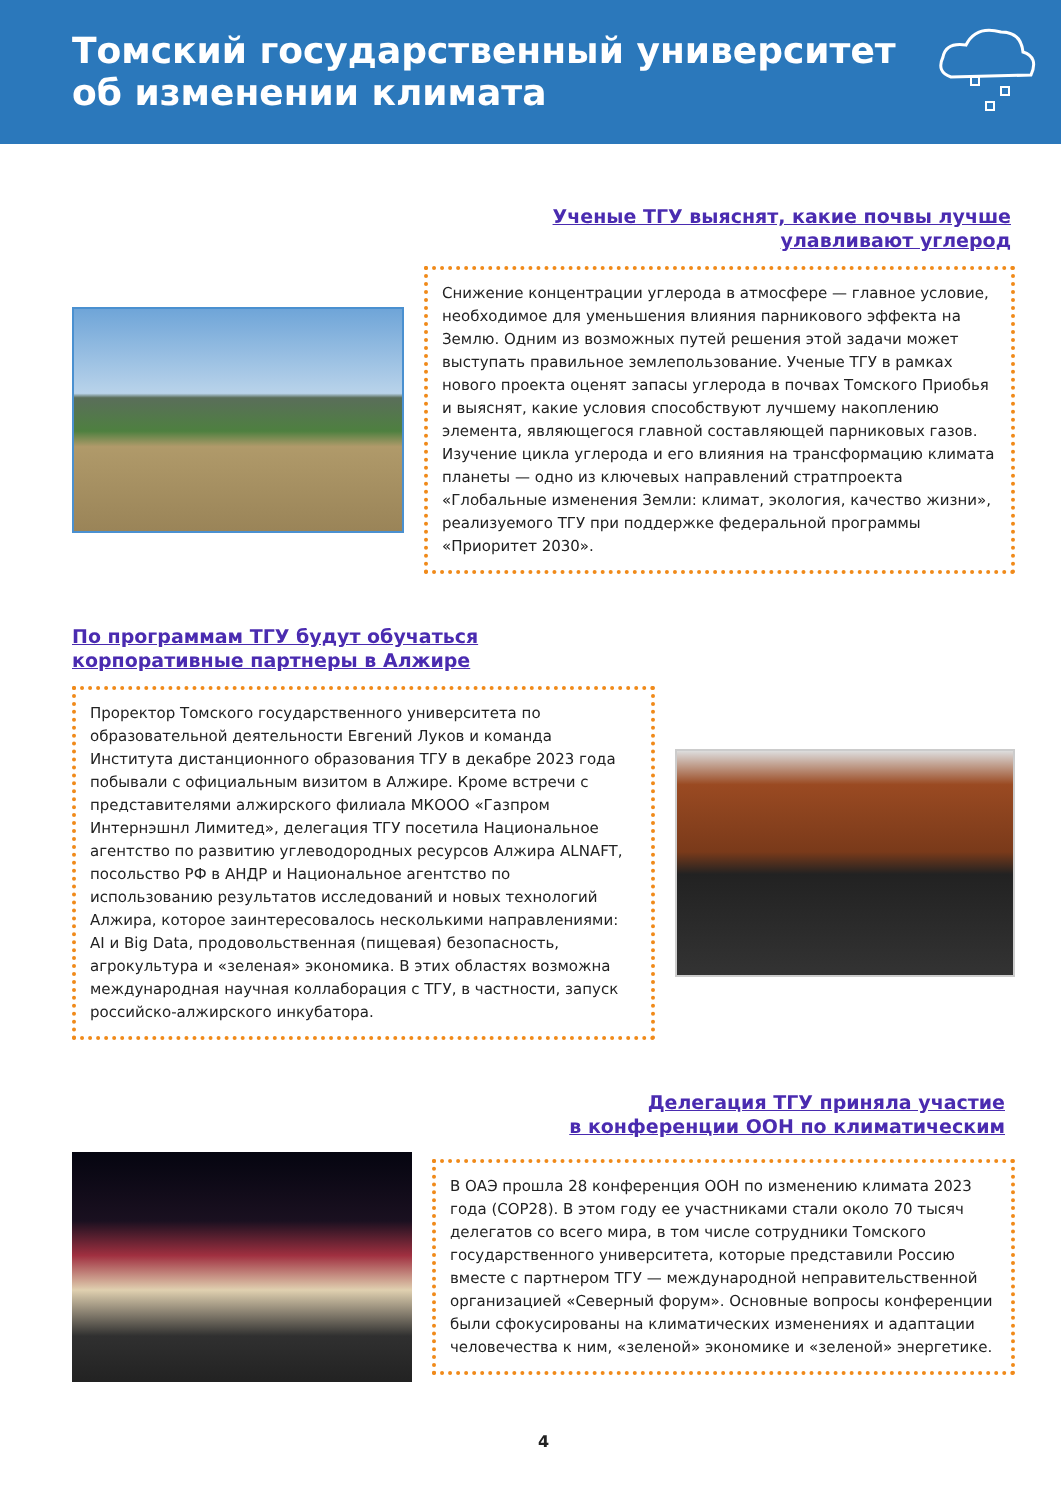Томский государственный университет
об изменении климата
Ученые ТГУ выяснят, какие почвы лучше
улавливают углерод
Снижение концентрации углерода в атмосфере — главное условие, необходимое для уменьшения влияния парникового эффекта на Землю. Одним из возможных путей решения этой задачи может выступать правильное землепользование. Ученые ТГУ в рамках нового проекта оценят запасы углерода в почвах Томского Приобья и выяснят, какие условия способствуют лучшему накоплению элемента, являющегося главной составляющей парниковых газов. Изучение цикла углерода и его влияния на трансформацию климата планеты — одно из ключевых направлений стратпроекта «Глобальные изменения Земли: климат, экология, качество жизни», реализуемого ТГУ при поддержке федеральной программы «Приоритет 2030».
По программам ТГУ будут обучаться
корпоративные партнеры в Алжире
Проректор Томского государственного университета по образовательной деятельности Евгений Луков и команда Института дистанционного образования ТГУ в декабре 2023 года побывали с официальным визитом в Алжире. Кроме встречи с представителями алжирского филиала МКООО «Газпром Интернэшнл Лимитед», делегация ТГУ посетила Национальное агентство по развитию углеводородных ресурсов Алжира ALNAFT, посольство РФ в АНДР и Национальное агентство по использованию результатов исследований и новых технологий Алжира, которое заинтересовалось несколькими направлениями: AI и Big Data, продовольственная (пищевая) безопасность, агрокультура и «зеленая» экономика. В этих областях возможна международная научная коллаборация с ТГУ, в частности, запуск российско-алжирского инкубатора.
Делегация ТГУ приняла участие
в конференции ООН по климатическим
В ОАЭ прошла 28 конференция ООН по изменению климата 2023 года (COP28). В этом году ее участниками стали около 70 тысяч делегатов со всего мира, в том числе сотрудники Томского государственного университета, которые представили Россию вместе с партнером ТГУ — международной неправительственной организацией «Северный форум». Основные вопросы конференции были сфокусированы на климатических изменениях и адаптации человечества к ним, «зеленой» экономике и «зеленой» энергетике.
4